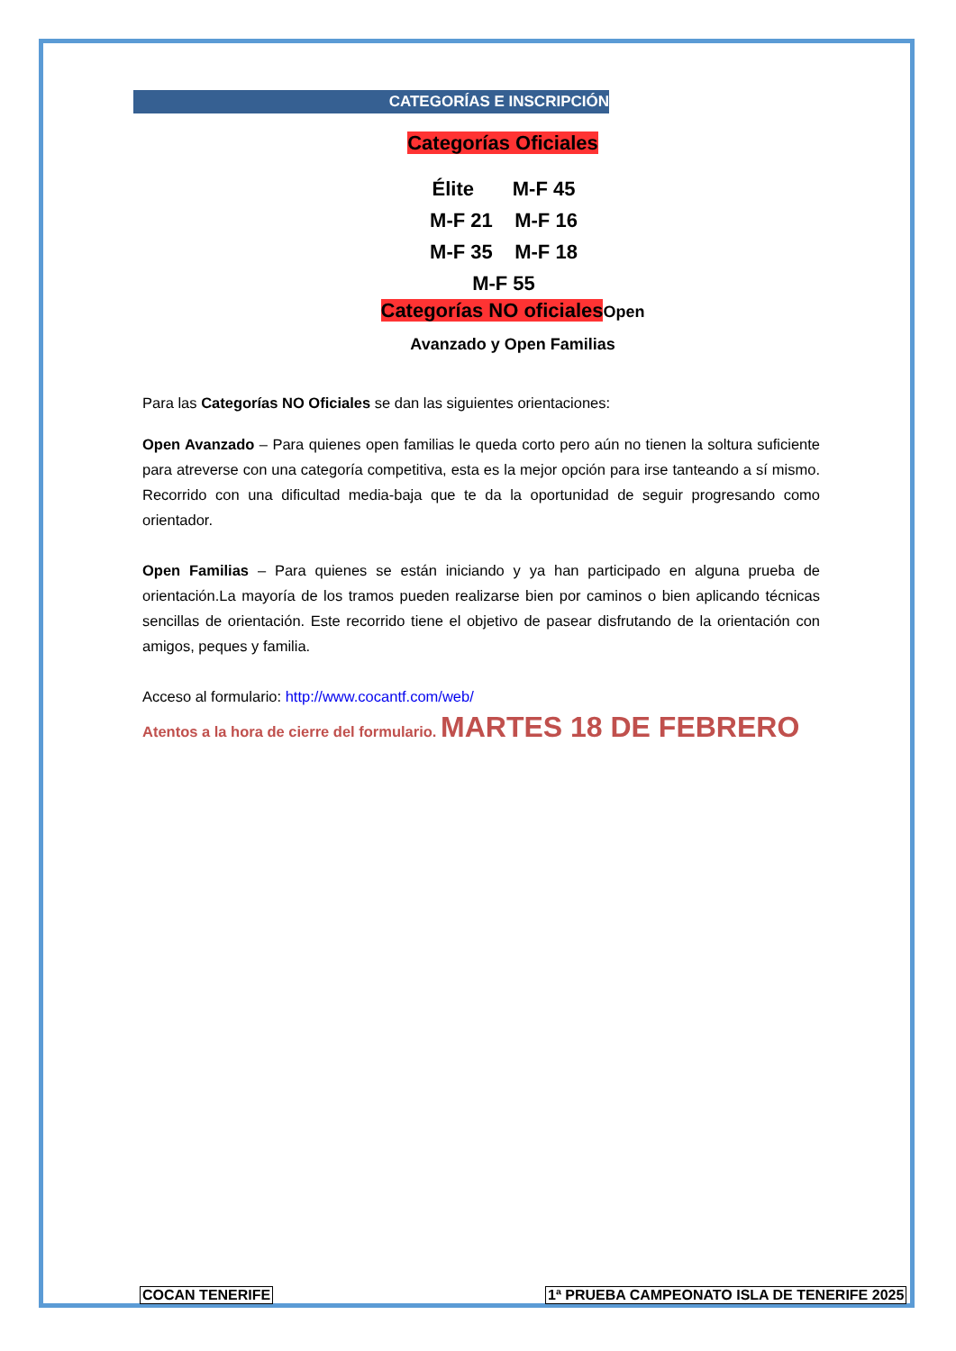CATEGORÍAS E INSCRIPCIÓN
Categorías Oficiales
Élite M-F 45
M-F 21 M-F 16
M-F 35 M-F 18
M-F 55
Categorías NO oficiales Open
Avanzado y Open Familias
Para las Categorías NO Oficiales se dan las siguientes orientaciones:
Open Avanzado – Para quienes open familias le queda corto pero aún no tienen la soltura suficiente para atreverse con una categoría competitiva, esta es la mejor opción para irse tanteando a sí mismo. Recorrido con una dificultad media-baja que te da la oportunidad de seguir progresando como orientador.
Open Familias – Para quienes se están iniciando y ya han participado en alguna prueba de orientación.La mayoría de los tramos pueden realizarse bien por caminos o bien aplicando técnicas sencillas de orientación. Este recorrido tiene el objetivo de pasear disfrutando de la orientación con amigos, peques y familia.
Acceso al formulario: http://www.cocantf.com/web/
Atentos a la hora de cierre del formulario. MARTES 18 DE FEBRERO
COCAN TENERIFE
1ª PRUEBA CAMPEONATO ISLA DE TENERIFE 2025